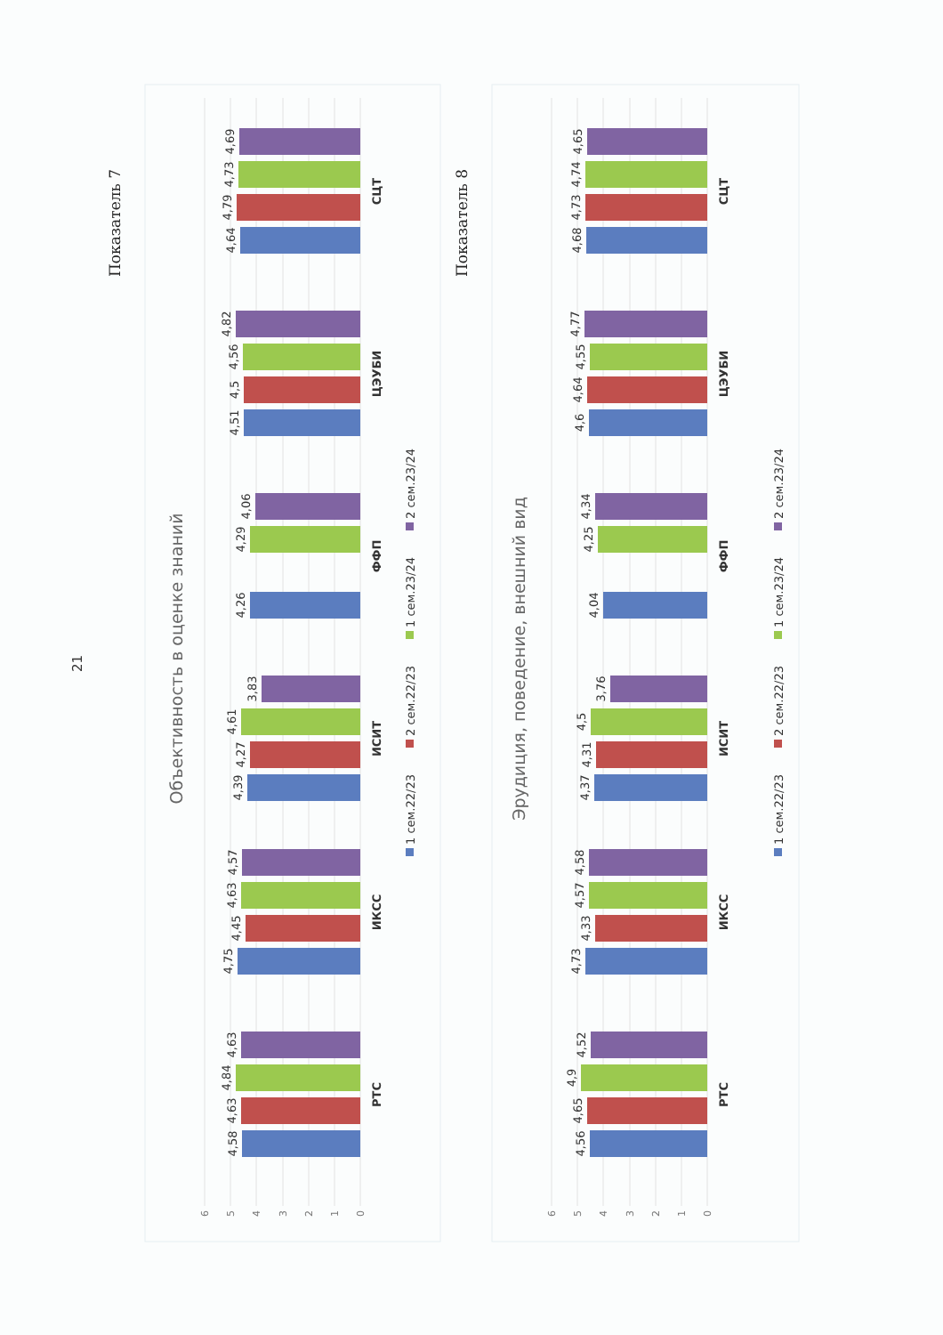Показатель 7
21
Объективность в оценке знаний
6
5
4
3
2
1
0
4,58
4,63
4,84
4,63
РТС
4,75
4,45
4,63
4,57
ИКСС
4,39
4,27
4,61
3,83
ИСИТ
4,26
4,29
4,06
ФФП
4,51
4,5
4,56
4,82
ЦЭУБИ
4,64
4,79
4,73
4,69
СЦТ
1 сем.22/23
2 сем.22/23
1 сем.23/24
2 сем.23/24
Показатель 8
Эрудиция, поведение, внешний вид
6
5
4
3
2
1
0
4,56
4,65
4,9
4,52
РТС
4,73
4,33
4,57
4,58
ИКСС
4,37
4,31
4,5
3,76
ИСИТ
4,04
4,25
4,34
ФФП
4,6
4,64
4,55
4,77
ЦЭУБИ
4,68
4,73
4,74
4,65
СЦТ
1 сем.22/23
2 сем.22/23
1 сем.23/24
2 сем.23/24